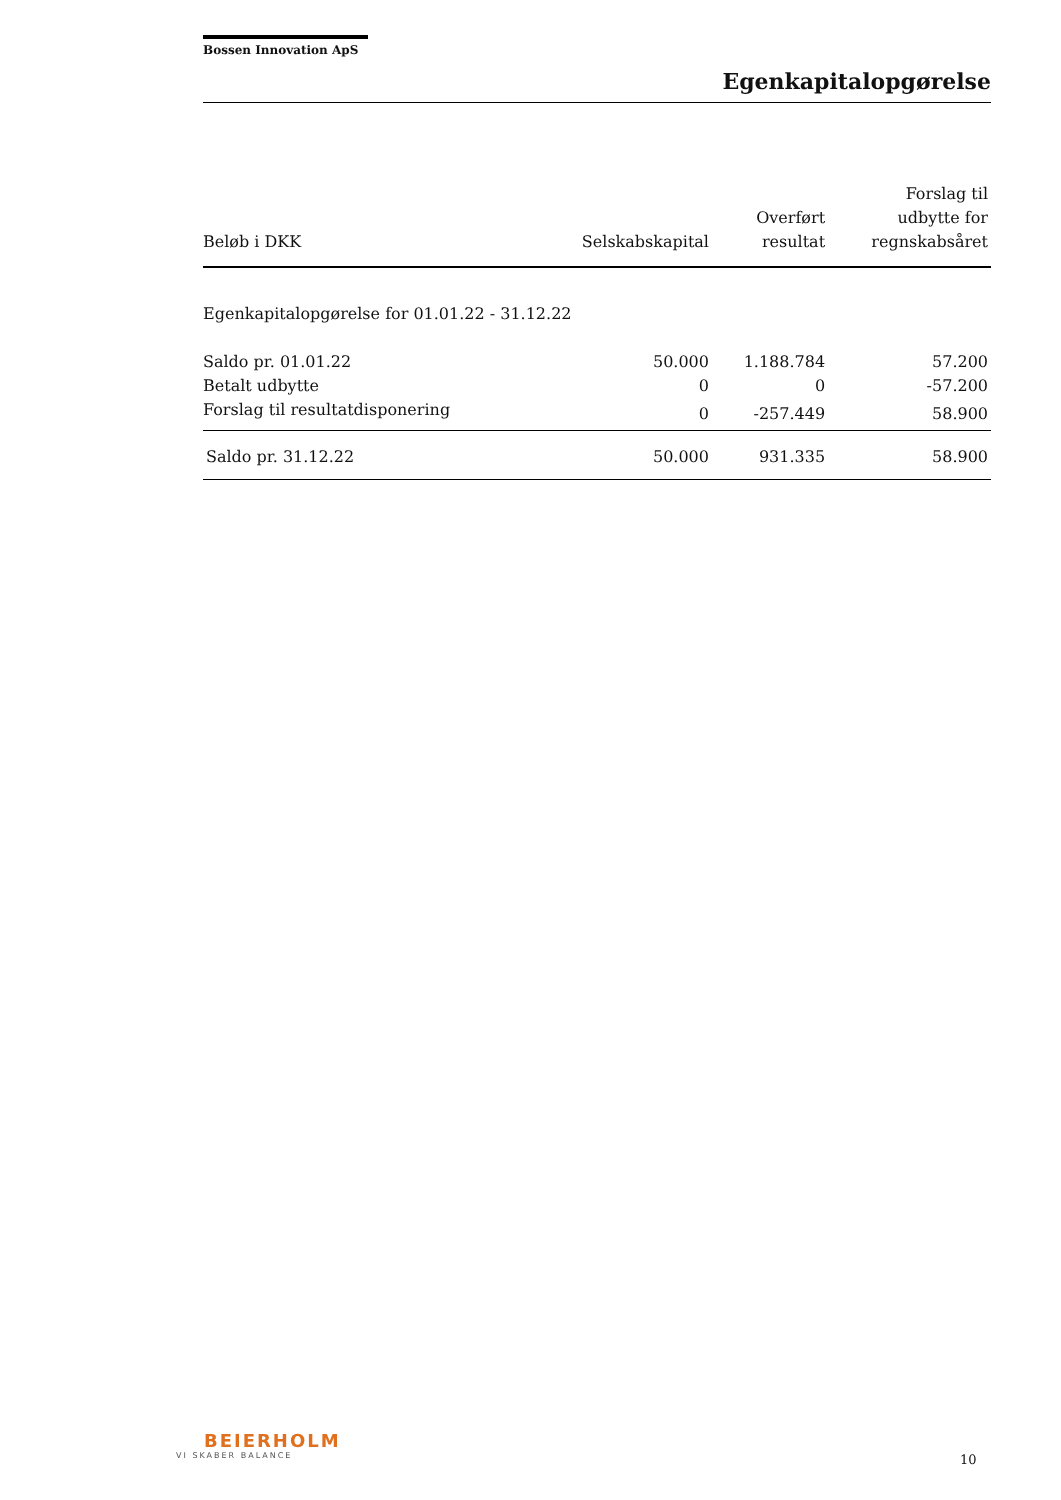Bossen Innovation ApS
Egenkapitalopgørelse
| Beløb i DKK | Selskabskapital | Overført resultat | Forslag til udbytte for regnskabsåret |
| --- | --- | --- | --- |
| Egenkapitalopgørelse for 01.01.22 - 31.12.22 | | | |
| Saldo pr. 01.01.22 | 50.000 | 1.188.784 | 57.200 |
| Betalt udbytte | 0 | 0 | -57.200 |
| Forslag til resultatdisponering | 0 | -257.449 | 58.900 |
| Saldo pr. 31.12.22 | 50.000 | 931.335 | 58.900 |
BEIERHOLM
VI SKABER BALANCE
10